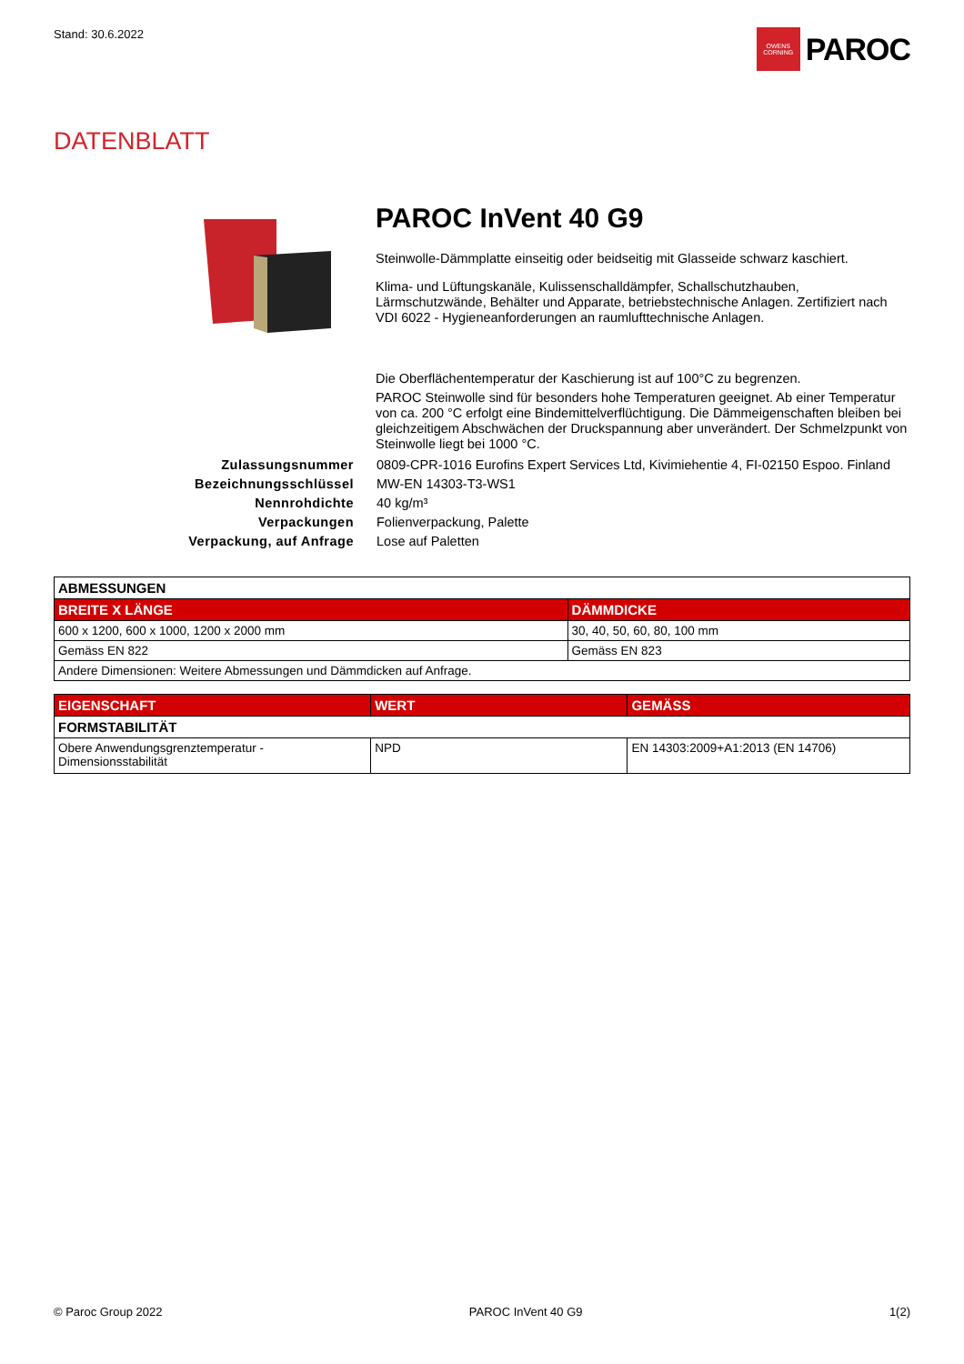Stand: 30.6.2022
OWENS CORNING
PAROC
DATENBLATT
PAROC InVent 40 G9
Steinwolle-Dämmplatte einseitig oder beidseitig mit Glasseide schwarz kaschiert.
Klima- und Lüftungskanäle, Kulissenschalldämpfer, Schallschutzhauben, Lärmschutzwände, Behälter und Apparate, betriebstechnische Anlagen. Zertifiziert nach VDI 6022 - Hygieneanforderungen an raumlufttechnische Anlagen.
Die Oberflächentemperatur der Kaschierung ist auf 100°C zu begrenzen.
PAROC Steinwolle sind für besonders hohe Temperaturen geeignet. Ab einer Temperatur von ca. 200 °C erfolgt eine Bindemittelverflüchtigung. Die Dämmeigenschaften bleiben bei gleichzeitigem Abschwächen der Druckspannung aber unverändert. Der Schmelzpunkt von Steinwolle liegt bei 1000 °C.
Zulassungsnummer
0809-CPR-1016 Eurofins Expert Services Ltd, Kivimiehentie 4, FI-02150 Espoo. Finland
Bezeichnungsschlüssel
MW-EN 14303-T3-WS1
Nennrohdichte
40 kg/m³
Verpackungen
Folienverpackung, Palette
Verpackung, auf Anfrage
Lose auf Paletten
| ABMESSUNGEN | |
| --- | --- |
| BREITE X LÄNGE | DÄMMDICKE |
| 600 x 1200, 600 x 1000, 1200 x 2000 mm | 30, 40, 50, 60, 80, 100 mm |
| Gemäss EN 822 | Gemäss EN 823 |
| Andere Dimensionen: Weitere Abmessungen und Dämmdicken auf Anfrage. | |
| EIGENSCHAFT | WERT | GEMÄSS |
| --- | --- | --- |
| FORMSTABILITÄT | | |
| Obere Anwendungsgrenztemperatur - Dimensionsstabilität | NPD | EN 14303:2009+A1:2013 (EN 14706) |
© Paroc Group 2022 PAROC InVent 40 G9 1(2)